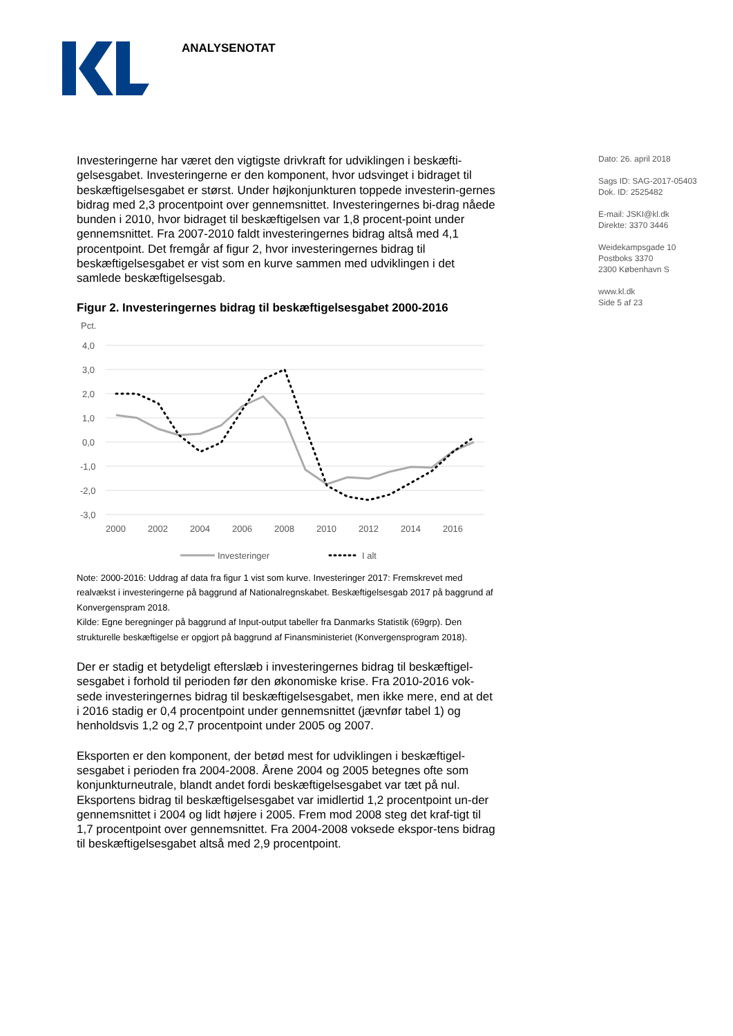ANALYSENOTAT
Dato: 26. april 2018
Sags ID: SAG-2017-05403
Dok. ID: 2525482
E-mail: JSKI@kl.dk
Direkte: 3370 3446
Weidekampsgade 10
Postboks 3370
2300 København S
www.kl.dk
Side 5 af 23
Investeringerne har været den vigtigste drivkraft for udviklingen i beskæfti-gelsesgabet. Investeringerne er den komponent, hvor udsvinget i bidraget til beskæftigelsesgabet er størst. Under højkonjunkturen toppede investerin-gernes bidrag med 2,3 procentpoint over gennemsnittet. Investeringernes bi-drag nåede bunden i 2010, hvor bidraget til beskæftigelsen var 1,8 procent-point under gennemsnittet. Fra 2007-2010 faldt investeringernes bidrag altså med 4,1 procentpoint. Det fremgår af figur 2, hvor investeringernes bidrag til beskæftigelsesgabet er vist som en kurve sammen med udviklingen i det samlede beskæftigelsesgab.
Figur 2. Investeringernes bidrag til beskæftigelsesgabet 2000-2016
Pct.
4,0
3,0
2,0
1,0
0,0
-1,0
-2,0
-3,0
2000
2002
2004
2006
2008
2010
2012
2014
2016
Investeringer
I alt
Note: 2000-2016: Uddrag af data fra figur 1 vist som kurve. Investeringer 2017: Fremskrevet med realvækst i investeringerne på baggrund af Nationalregnskabet. Beskæftigelsesgab 2017 på baggrund af Konvergenspram 2018.
Kilde: Egne beregninger på baggrund af Input-output tabeller fra Danmarks Statistik (69grp). Den strukturelle beskæftigelse er opgjort på baggrund af Finansministeriet (Konvergensprogram 2018).
Der er stadig et betydeligt efterslæb i investeringernes bidrag til beskæftigel-sesgabet i forhold til perioden før den økonomiske krise. Fra 2010-2016 vok-sede investeringernes bidrag til beskæftigelsesgabet, men ikke mere, end at det i 2016 stadig er 0,4 procentpoint under gennemsnittet (jævnfør tabel 1) og henholdsvis 1,2 og 2,7 procentpoint under 2005 og 2007.
Eksporten er den komponent, der betød mest for udviklingen i beskæftigel-sesgabet i perioden fra 2004-2008. Årene 2004 og 2005 betegnes ofte som konjunkturneutrale, blandt andet fordi beskæftigelsesgabet var tæt på nul. Eksportens bidrag til beskæftigelsesgabet var imidlertid 1,2 procentpoint un-der gennemsnittet i 2004 og lidt højere i 2005. Frem mod 2008 steg det kraf-tigt til 1,7 procentpoint over gennemsnittet. Fra 2004-2008 voksede ekspor-tens bidrag til beskæftigelsesgabet altså med 2,9 procentpoint.